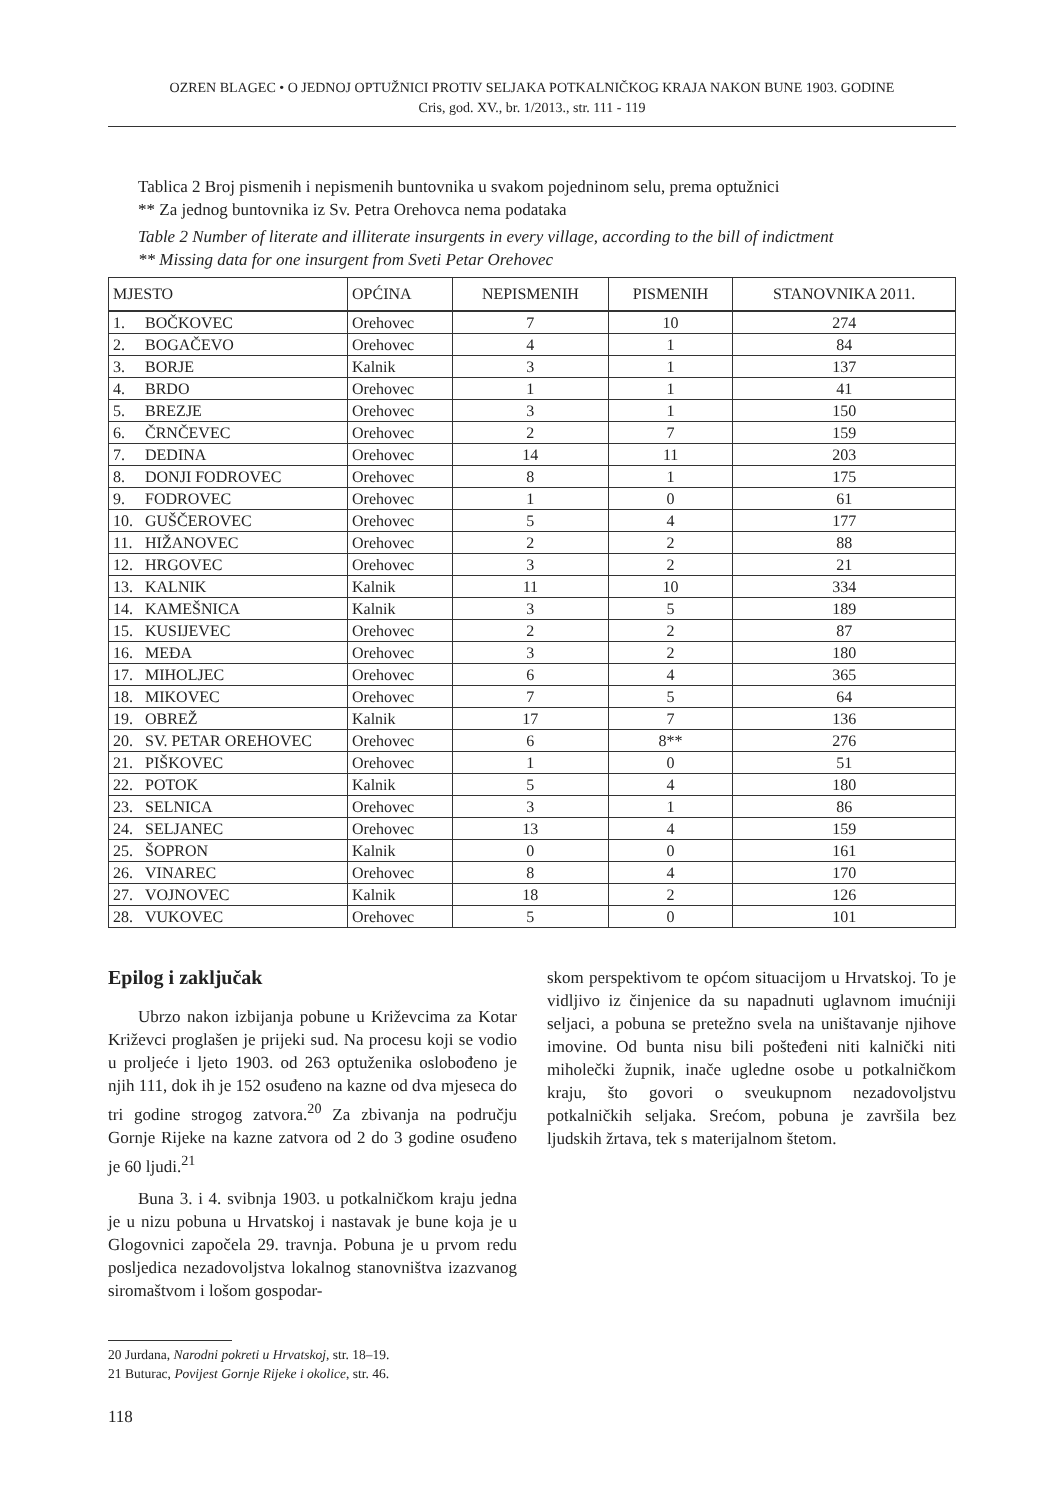OZREN BLAGEC • O JEDNOJ OPTUŽNICI PROTIV SELJAKA POTKALNIČKOG KRAJA NAKON BUNE 1903. GODINE
Cris, god. XV., br. 1/2013., str. 111 - 119
Tablica 2 Broj pismenih i nepismenih buntovnika u svakom pojedninom selu, prema optužnici
** Za jednog buntovnika iz Sv. Petra Orehovca nema podataka
Table 2 Number of literate and illiterate insurgents in every village, according to the bill of indictment
** Missing data for one insurgent from Sveti Petar Orehovec
| MJESTO | OPĆINA | NEPISMENIH | PISMENIH | STANOVNIKA 2011. |
| --- | --- | --- | --- | --- |
| 1. BOČKOVEC | Orehovec | 7 | 10 | 274 |
| 2. BOGAČEVO | Orehovec | 4 | 1 | 84 |
| 3. BORJE | Kalnik | 3 | 1 | 137 |
| 4. BRDO | Orehovec | 1 | 1 | 41 |
| 5. BREZJE | Orehovec | 3 | 1 | 150 |
| 6. ČRNČEVEC | Orehovec | 2 | 7 | 159 |
| 7. DEDINA | Orehovec | 14 | 11 | 203 |
| 8. DONJI FODROVEC | Orehovec | 8 | 1 | 175 |
| 9. FODROVEC | Orehovec | 1 | 0 | 61 |
| 10. GUŠČEROVEC | Orehovec | 5 | 4 | 177 |
| 11. HIŽANOVEC | Orehovec | 2 | 2 | 88 |
| 12. HRGOVEC | Orehovec | 3 | 2 | 21 |
| 13. KALNIK | Kalnik | 11 | 10 | 334 |
| 14. KAMEŠNICA | Kalnik | 3 | 5 | 189 |
| 15. KUSIJEVEC | Orehovec | 2 | 2 | 87 |
| 16. MEĐA | Orehovec | 3 | 2 | 180 |
| 17. MIHOLJEC | Orehovec | 6 | 4 | 365 |
| 18. MIKOVEC | Orehovec | 7 | 5 | 64 |
| 19. OBREŽ | Kalnik | 17 | 7 | 136 |
| 20. SV. PETAR OREHOVEC | Orehovec | 6 | 8** | 276 |
| 21. PIŠKOVEC | Orehovec | 1 | 0 | 51 |
| 22. POTOK | Kalnik | 5 | 4 | 180 |
| 23. SELNICA | Orehovec | 3 | 1 | 86 |
| 24. SELJANEC | Orehovec | 13 | 4 | 159 |
| 25. ŠOPRON | Kalnik | 0 | 0 | 161 |
| 26. VINAREC | Orehovec | 8 | 4 | 170 |
| 27. VOJNOVEC | Kalnik | 18 | 2 | 126 |
| 28. VUKOVEC | Orehovec | 5 | 0 | 101 |
Epilog i zaključak
Ubrzo nakon izbijanja pobune u Križevcima za Kotar Križevci proglašen je prijeki sud. Na procesu koji se vodio u proljeće i ljeto 1903. od 263 optuženika oslobođeno je njih 111, dok ih je 152 osuđeno na kazne od dva mjeseca do tri godine strogog zatvora.<sup>20</sup> Za zbivanja na području Gornje Rijeke na kazne zatvora od 2 do 3 godine osuđeno je 60 ljudi.<sup>21</sup>
Buna 3. i 4. svibnja 1903. u potkalničkom kraju jedna je u nizu pobuna u Hrvatskoj i nastavak je bune koja je u Glogovnici započela 29. travnja. Pobuna je u prvom redu posljedica nezadovoljstva lokalnog stanovništva izazvanog siromaštvom i lošom gospodar-
skom perspektivom te općom situacijom u Hrvatskoj. To je vidljivo iz činjenice da su napadnuti uglavnom imućniji seljaci, a pobuna se pretežno svela na uništavanje njihove imovine. Od bunta nisu bili pošteđeni niti kalnički niti miholečki župnik, inače ugledne osobe u potkalničkom kraju, što govori o sveukupnom nezadovoljstvu potkalničkih seljaka. Srećom, pobuna je završila bez ljudskih žrtava, tek s materijalnom štetom.
20 Jurdana, Narodni pokreti u Hrvatskoj, str. 18–19.
21 Buturac, Povijest Gornje Rijeke i okolice, str. 46.
118